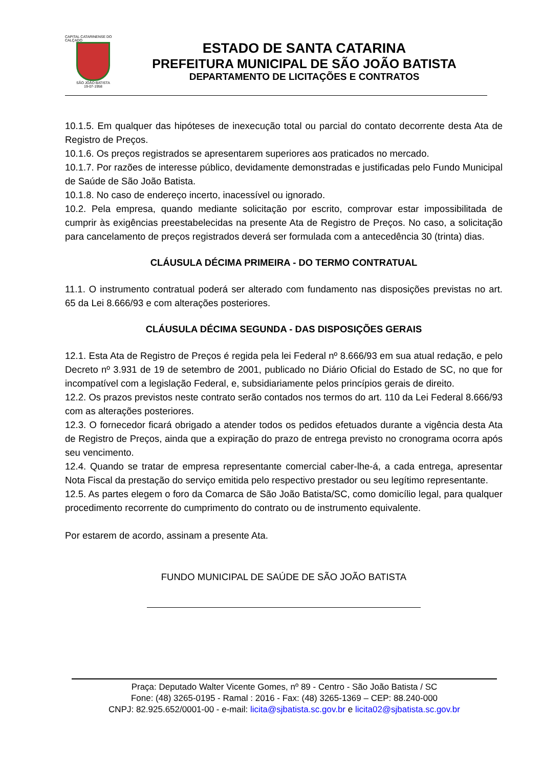CAPITAL CATARINENSE DO CALÇADO
SÃO JOÃO BATISTA
19-07-1958
ESTADO DE SANTA CATARINA
PREFEITURA MUNICIPAL DE SÃO JOÃO BATISTA
DEPARTAMENTO DE LICITAÇÕES E CONTRATOS
10.1.5. Em qualquer das hipóteses de inexecução total ou parcial do contato decorrente desta Ata de Registro de Preços.
10.1.6. Os preços registrados se apresentarem superiores aos praticados no mercado.
10.1.7. Por razões de interesse público, devidamente demonstradas e justificadas pelo Fundo Municipal de Saúde de São João Batista.
10.1.8. No caso de endereço incerto, inacessível ou ignorado.
10.2. Pela empresa, quando mediante solicitação por escrito, comprovar estar impossibilitada de cumprir às exigências preestabelecidas na presente Ata de Registro de Preços. No caso, a solicitação para cancelamento de preços registrados deverá ser formulada com a antecedência 30 (trinta) dias.
CLÁUSULA DÉCIMA PRIMEIRA - DO TERMO CONTRATUAL
11.1. O instrumento contratual poderá ser alterado com fundamento nas disposições previstas no art. 65 da Lei 8.666/93 e com alterações posteriores.
CLÁUSULA DÉCIMA SEGUNDA - DAS DISPOSIÇÕES GERAIS
12.1. Esta Ata de Registro de Preços é regida pela lei Federal nº 8.666/93 em sua atual redação, e pelo Decreto nº 3.931 de 19 de setembro de 2001, publicado no Diário Oficial do Estado de SC, no que for incompatível com a legislação Federal, e, subsidiariamente pelos princípios gerais de direito.
12.2. Os prazos previstos neste contrato serão contados nos termos do art. 110 da Lei Federal 8.666/93 com as alterações posteriores.
12.3. O fornecedor ficará obrigado a atender todos os pedidos efetuados durante a vigência desta Ata de Registro de Preços, ainda que a expiração do prazo de entrega previsto no cronograma ocorra após seu vencimento.
12.4. Quando se tratar de empresa representante comercial caber-lhe-á, a cada entrega, apresentar Nota Fiscal da prestação do serviço emitida pelo respectivo prestador ou seu legítimo representante.
12.5. As partes elegem o foro da Comarca de São João Batista/SC, como domicílio legal, para qualquer procedimento recorrente do cumprimento do contrato ou de instrumento equivalente.
Por estarem de acordo, assinam a presente Ata.
FUNDO MUNICIPAL DE SAÚDE DE SÃO JOÃO BATISTA
Praça: Deputado Walter Vicente Gomes, nº 89 - Centro - São João Batista / SC
Fone: (48) 3265-0195 - Ramal : 2016 - Fax: (48) 3265-1369 – CEP: 88.240-000
CNPJ: 82.925.652/0001-00 - e-mail: licita@sjbatista.sc.gov.br e licita02@sjbatista.sc.gov.br